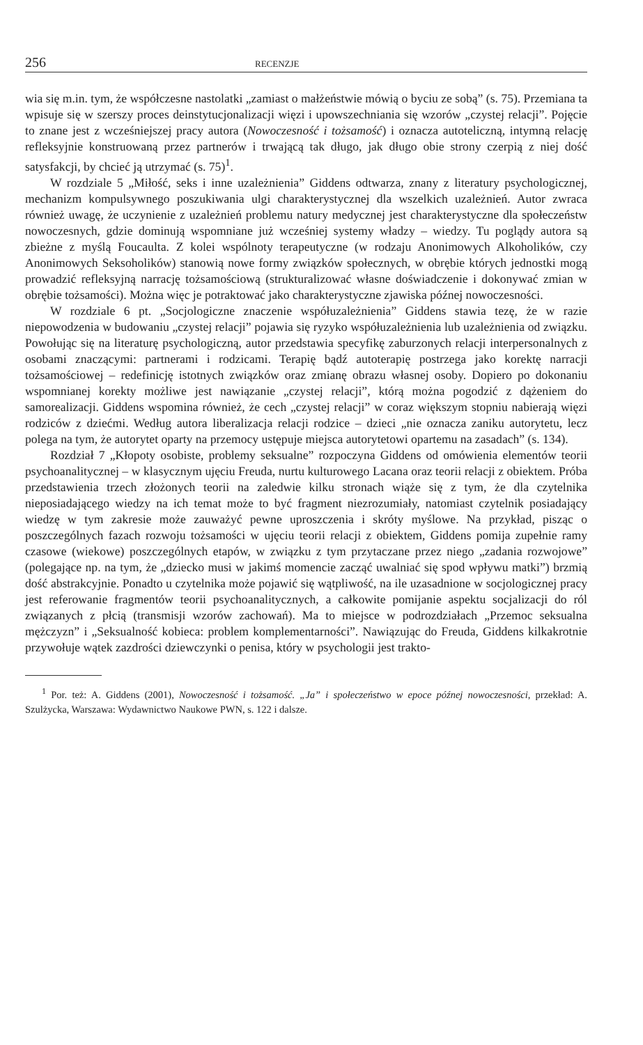256 RECENZJE
wia się m.in. tym, że współczesne nastolatki „zamiast o małżeństwie mówią o byciu ze sobą” (s. 75). Przemiana ta wpisuje się w szerszy proces deinstytucjonalizacji więzi i upowszechniania się wzorów „czystej relacji”. Pojęcie to znane jest z wcześniejszej pracy autora (Nowoczesność i tożsamość) i oznacza autoteliczną, intymną relację refleksyjnie konstruowaną przez partnerów i trwającą tak długo, jak długo obie strony czerpią z niej dość satysfakcji, by chcieć ją utrzymać (s. 75)<sup>1</sup>.
W rozdziale 5 „Miłość, seks i inne uzależnienia” Giddens odtwarza, znany z literatury psychologicznej, mechanizm kompulsywnego poszukiwania ulgi charakterystycznej dla wszelkich uzależnień. Autor zwraca również uwagę, że uczynienie z uzależnień problemu natury medycznej jest charakterystyczne dla społeczeństw nowoczesnych, gdzie dominują wspomniane już wcześniej systemy władzy – wiedzy. Tu poglądy autora są zbieżne z myślą Foucaulta. Z kolei wspólnoty terapeutyczne (w rodzaju Anonimowych Alkoholików, czy Anonimowych Seksoholików) stanowią nowe formy związków społecznych, w obrębie których jednostki mogą prowadzić refleksyjną narrację tożsamościową (strukturalizować własne doświadczenie i dokonywać zmian w obrębie tożsamości). Można więc je potraktować jako charakterystyczne zjawiska późnej nowoczesności.
W rozdziale 6 pt. „Socjologiczne znaczenie współuzależnienia” Giddens stawia tezę, że w razie niepowodzenia w budowaniu „czystej relacji” pojawia się ryzyko współuzależnienia lub uzależnienia od związku. Powołując się na literaturę psychologiczną, autor przedstawia specyfikę zaburzonych relacji interpersonalnych z osobami znaczącymi: partnerami i rodzicami. Terapię bądź autoterapię postrzega jako korektę narracji tożsamościowej – redefinicję istotnych związków oraz zmianę obrazu własnej osoby. Dopiero po dokonaniu wspomnianej korekty możliwe jest nawiązanie „czystej relacji”, którą można pogodzić z dążeniem do samorealizacji. Giddens wspomina również, że cech „czystej relacji” w coraz większym stopniu nabierają więzi rodziców z dziećmi. Według autora liberalizacja relacji rodzice – dzieci „nie oznacza zaniku autorytetu, lecz polega na tym, że autorytet oparty na przemocy ustępuje miejsca autorytetowi opartemu na zasadach” (s. 134).
Rozdział 7 „Kłopoty osobiste, problemy seksualne” rozpoczyna Giddens od omówienia elementów teorii psychoanalitycznej – w klasycznym ujęciu Freuda, nurtu kulturowego Lacana oraz teorii relacji z obiektem. Próba przedstawienia trzech złożonych teorii na zaledwie kilku stronach wiąże się z tym, że dla czytelnika nieposiadającego wiedzy na ich temat może to być fragment niezrozumiały, natomiast czytelnik posiadający wiedzę w tym zakresie może zauważyć pewne uproszczenia i skróty myślowe. Na przykład, pisząc o poszczególnych fazach rozwoju tożsamości w ujęciu teorii relacji z obiektem, Giddens pomija zupełnie ramy czasowe (wiekowe) poszczególnych etapów, w związku z tym przytaczane przez niego „zadania rozwojowe” (polegające np. na tym, że „dziecko musi w jakimś momencie zacząć uwalniać się spod wpływu matki”) brzmią dość abstrakcyjnie. Ponadto u czytelnika może pojawić się wątpliwość, na ile uzasadnione w socjologicznej pracy jest referowanie fragmentów teorii psychoanalitycznych, a całkowite pomijanie aspektu socjalizacji do ról związanych z płcią (transmisji wzorów zachowań). Ma to miejsce w podrozdziałach „Przemoc seksualna mężczyzn” i „Seksualność kobieca: problem komplementarności”. Nawiązując do Freuda, Giddens kilkakrotnie przywołuje wątek zazdrości dziewczynki o penisa, który w psychologii jest trakto-
<sup>1</sup> Por. też: A. Giddens (2001), Nowoczesność i tożsamość. „Ja” i społeczeństwo w epoce późnej nowoczesności, przekład: A. Szulżycka, Warszawa: Wydawnictwo Naukowe PWN, s. 122 i dalsze.